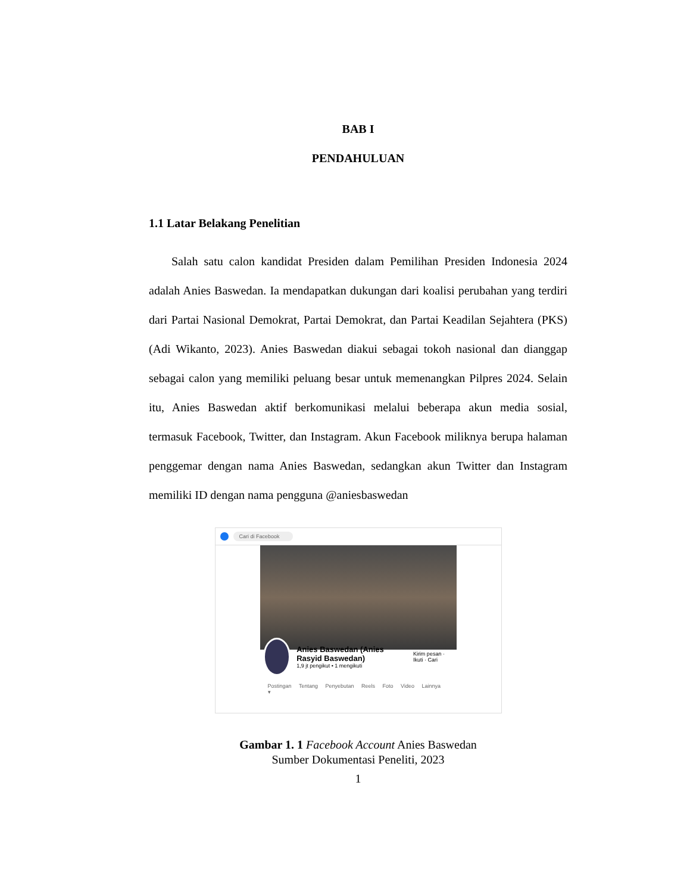BAB I
PENDAHULUAN
1.1 Latar Belakang Penelitian
Salah satu calon kandidat Presiden dalam Pemilihan Presiden Indonesia 2024 adalah Anies Baswedan. Ia mendapatkan dukungan dari koalisi perubahan yang terdiri dari Partai Nasional Demokrat, Partai Demokrat, dan Partai Keadilan Sejahtera (PKS) (Adi Wikanto, 2023). Anies Baswedan diakui sebagai tokoh nasional dan dianggap sebagai calon yang memiliki peluang besar untuk memenangkan Pilpres 2024. Selain itu, Anies Baswedan aktif berkomunikasi melalui beberapa akun media sosial, termasuk Facebook, Twitter, dan Instagram. Akun Facebook miliknya berupa halaman penggemar dengan nama Anies Baswedan, sedangkan akun Twitter dan Instagram memiliki ID dengan nama pengguna @aniesbaswedan
Cari di Facebook
Anies Baswedan (Anies Rasyid Baswedan)
1,9 jt pengikut • 1 mengikuti
Kirim pesan · Ikuti · Cari
Postingan Tentang Penyebutan Reels Foto Video Lainnya ▾
Gambar 1. 1 Facebook Account Anies Baswedan
Sumber Dokumentasi Peneliti, 2023
1